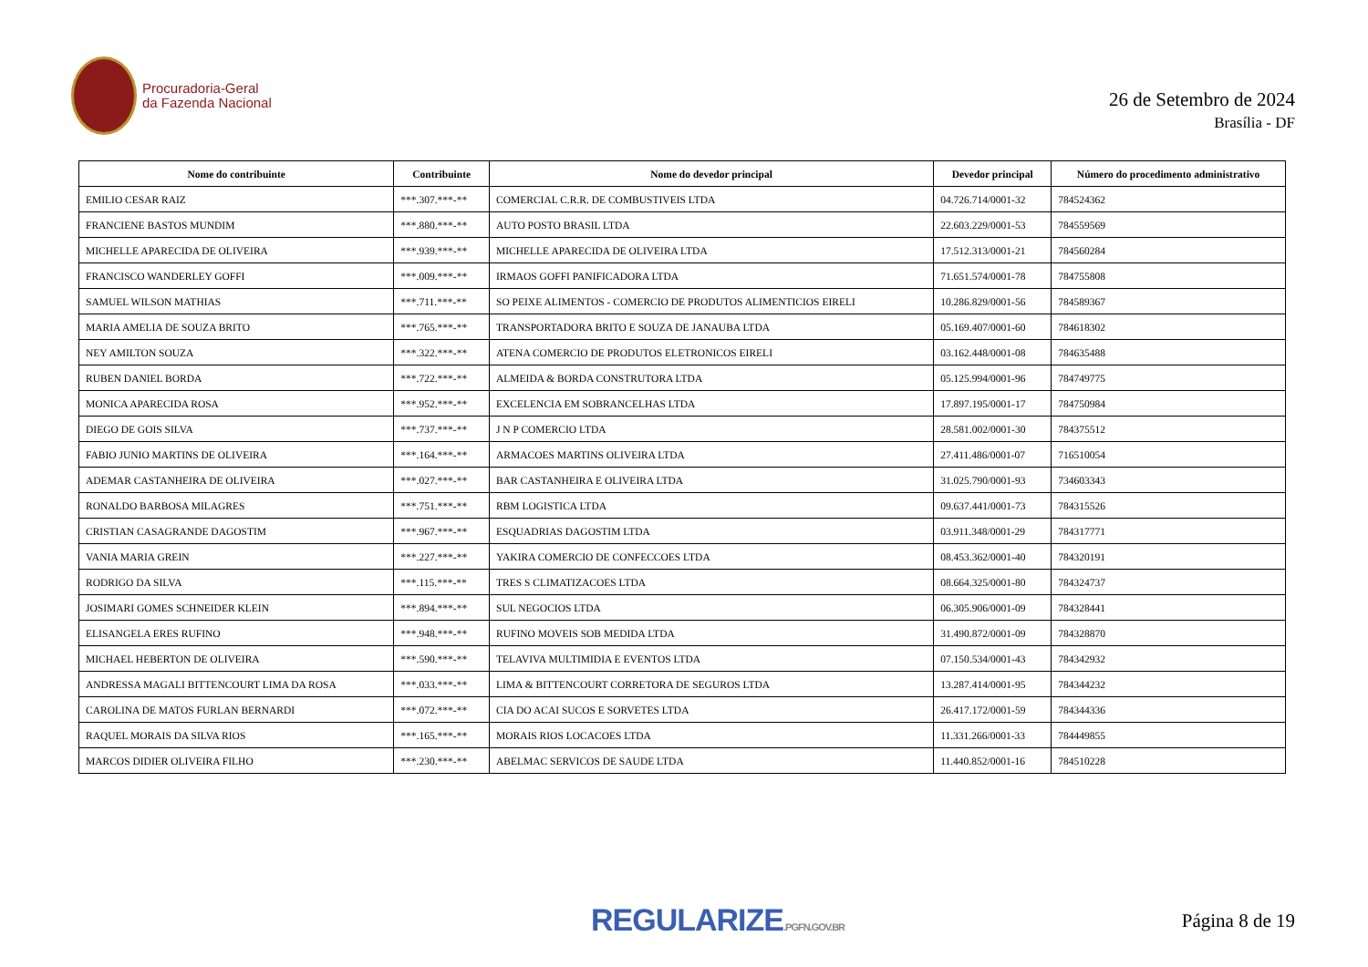Procuradoria-Geral
da Fazenda Nacional
26 de Setembro de 2024
Brasília - DF
| Nome do contribuinte | Contribuinte | Nome do devedor principal | Devedor principal | Número do procedimento administrativo |
| --- | --- | --- | --- | --- |
| EMILIO CESAR RAIZ | ***.307.***-** | COMERCIAL C.R.R. DE COMBUSTIVEIS LTDA | 04.726.714/0001-32 | 784524362 |
| FRANCIENE BASTOS MUNDIM | ***.880.***-** | AUTO POSTO BRASIL LTDA | 22.603.229/0001-53 | 784559569 |
| MICHELLE APARECIDA DE OLIVEIRA | ***.939.***-** | MICHELLE APARECIDA DE OLIVEIRA LTDA | 17.512.313/0001-21 | 784560284 |
| FRANCISCO WANDERLEY GOFFI | ***.009.***-** | IRMAOS GOFFI PANIFICADORA LTDA | 71.651.574/0001-78 | 784755808 |
| SAMUEL WILSON MATHIAS | ***.711.***-** | SO PEIXE ALIMENTOS - COMERCIO DE PRODUTOS ALIMENTICIOS EIRELI | 10.286.829/0001-56 | 784589367 |
| MARIA AMELIA DE SOUZA BRITO | ***.765.***-** | TRANSPORTADORA BRITO E SOUZA DE JANAUBA LTDA | 05.169.407/0001-60 | 784618302 |
| NEY AMILTON SOUZA | ***.322.***-** | ATENA COMERCIO DE PRODUTOS ELETRONICOS EIRELI | 03.162.448/0001-08 | 784635488 |
| RUBEN DANIEL BORDA | ***.722.***-** | ALMEIDA & BORDA CONSTRUTORA LTDA | 05.125.994/0001-96 | 784749775 |
| MONICA APARECIDA ROSA | ***.952.***-** | EXCELENCIA EM SOBRANCELHAS LTDA | 17.897.195/0001-17 | 784750984 |
| DIEGO DE GOIS SILVA | ***.737.***-** | J N P COMERCIO LTDA | 28.581.002/0001-30 | 784375512 |
| FABIO JUNIO MARTINS DE OLIVEIRA | ***.164.***-** | ARMACOES MARTINS OLIVEIRA LTDA | 27.411.486/0001-07 | 716510054 |
| ADEMAR CASTANHEIRA DE OLIVEIRA | ***.027.***-** | BAR CASTANHEIRA E OLIVEIRA LTDA | 31.025.790/0001-93 | 734603343 |
| RONALDO BARBOSA MILAGRES | ***.751.***-** | RBM LOGISTICA LTDA | 09.637.441/0001-73 | 784315526 |
| CRISTIAN CASAGRANDE DAGOSTIM | ***.967.***-** | ESQUADRIAS DAGOSTIM LTDA | 03.911.348/0001-29 | 784317771 |
| VANIA MARIA GREIN | ***.227.***-** | YAKIRA COMERCIO DE CONFECCOES LTDA | 08.453.362/0001-40 | 784320191 |
| RODRIGO DA SILVA | ***.115.***-** | TRES S CLIMATIZACOES LTDA | 08.664.325/0001-80 | 784324737 |
| JOSIMARI GOMES SCHNEIDER KLEIN | ***.894.***-** | SUL NEGOCIOS LTDA | 06.305.906/0001-09 | 784328441 |
| ELISANGELA ERES RUFINO | ***.948.***-** | RUFINO MOVEIS SOB MEDIDA LTDA | 31.490.872/0001-09 | 784328870 |
| MICHAEL HEBERTON DE OLIVEIRA | ***.590.***-** | TELAVIVA MULTIMIDIA E EVENTOS LTDA | 07.150.534/0001-43 | 784342932 |
| ANDRESSA MAGALI BITTENCOURT LIMA DA ROSA | ***.033.***-** | LIMA & BITTENCOURT CORRETORA DE SEGUROS LTDA | 13.287.414/0001-95 | 784344232 |
| CAROLINA DE MATOS FURLAN BERNARDI | ***.072.***-** | CIA DO ACAI SUCOS E SORVETES LTDA | 26.417.172/0001-59 | 784344336 |
| RAQUEL MORAIS DA SILVA RIOS | ***.165.***-** | MORAIS RIOS LOCACOES LTDA | 11.331.266/0001-33 | 784449855 |
| MARCOS DIDIER OLIVEIRA FILHO | ***.230.***-** | ABELMAC SERVICOS DE SAUDE LTDA | 11.440.852/0001-16 | 784510228 |
REGULARIZE.PGFN.GOV.BR
Página 8 de 19